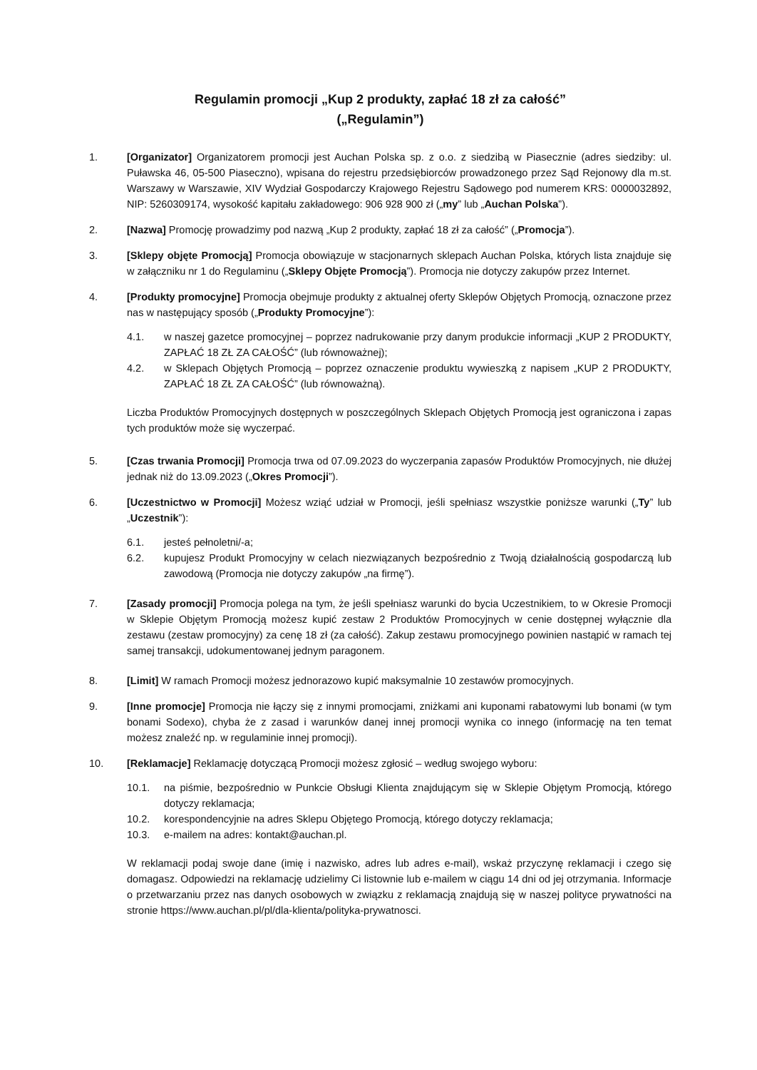Regulamin promocji „Kup 2 produkty, zapłać 18 zł za całość”
(„Regulamin”)
1. [Organizator] Organizatorem promocji jest Auchan Polska sp. z o.o. z siedzibą w Piasecznie (adres siedziby: ul. Puławska 46, 05-500 Piaseczno), wpisana do rejestru przedsiębiorców prowadzonego przez Sąd Rejonowy dla m.st. Warszawy w Warszawie, XIV Wydział Gospodarczy Krajowego Rejestru Sądowego pod numerem KRS: 0000032892, NIP: 5260309174, wysokość kapitału zakładowego: 906 928 900 zł („my” lub „Auchan Polska”).
2. [Nazwa] Promocję prowadzimy pod nazwą „Kup 2 produkty, zapłać 18 zł za całość” („Promocja”).
3. [Sklepy objęte Promocją] Promocja obowiązuje w stacjonarnych sklepach Auchan Polska, których lista znajduje się w załączniku nr 1 do Regulaminu („Sklepy Objęte Promocją”). Promocja nie dotyczy zakupów przez Internet.
4. [Produkty promocyjne] Promocja obejmuje produkty z aktualnej oferty Sklepów Objętych Promocją, oznaczone przez nas w następujący sposób („Produkty Promocyjne”):
4.1. w naszej gazetce promocyjnej – poprzez nadrukowanie przy danym produkcie informacji „KUP 2 PRODUKTY, ZAPŁAĆ 18 ZŁ ZA CAŁOŚĆ” (lub równoważnej);
4.2. w Sklepach Objętych Promocją – poprzez oznaczenie produktu wywieszką z napisem „KUP 2 PRODUKTY, ZAPŁAĆ 18 ZŁ ZA CAŁOŚĆ” (lub równoważną).
Liczba Produktów Promocyjnych dostępnych w poszczególnych Sklepach Objętych Promocją jest ograniczona i zapas tych produktów może się wyczerpać.
5. [Czas trwania Promocji] Promocja trwa od 07.09.2023 do wyczerpania zapasów Produktów Promocyjnych, nie dłużej jednak niż do 13.09.2023 („Okres Promocji”).
6. [Uczestnictwo w Promocji] Możesz wziąć udział w Promocji, jeśli spełniasz wszystkie poniższe warunki („Ty” lub „Uczestnik”):
6.1. jesteś pełnoletni/-a;
6.2. kupujesz Produkt Promocyjny w celach niezwiązanych bezpośrednio z Twoją działalnością gospodarczą lub zawodową (Promocja nie dotyczy zakupów „na firmę”).
7. [Zasady promocji] Promocja polega na tym, że jeśli spełniasz warunki do bycia Uczestnikiem, to w Okresie Promocji w Sklepie Objętym Promocją możesz kupić zestaw 2 Produktów Promocyjnych w cenie dostępnej wyłącznie dla zestawu (zestaw promocyjny) za cenę 18 zł (za całość). Zakup zestawu promocyjnego powinien nastąpić w ramach tej samej transakcji, udokumentowanej jednym paragonem.
8. [Limit] W ramach Promocji możesz jednorazowo kupić maksymalnie 10 zestawów promocyjnych.
9. [Inne promocje] Promocja nie łączy się z innymi promocjami, zniżkami ani kuponami rabatowymi lub bonami (w tym bonami Sodexo), chyba że z zasad i warunków danej innej promocji wynika co innego (informację na ten temat możesz znaleźć np. w regulaminie innej promocji).
10. [Reklamacje] Reklamację dotyczącą Promocji możesz zgłosić – według swojego wyboru:
10.1. na piśmie, bezpośrednio w Punkcie Obsługi Klienta znajdującym się w Sklepie Objętym Promocją, którego dotyczy reklamacja;
10.2. korespondencyjnie na adres Sklepu Objętego Promocją, którego dotyczy reklamacja;
10.3. e-mailem na adres: kontakt@auchan.pl.
W reklamacji podaj swoje dane (imię i nazwisko, adres lub adres e-mail), wskaż przyczynę reklamacji i czego się domagasz. Odpowiedzi na reklamację udzielimy Ci listownie lub e-mailem w ciągu 14 dni od jej otrzymania. Informacje o przetwarzaniu przez nas danych osobowych w związku z reklamacją znajdują się w naszej polityce prywatności na stronie https://www.auchan.pl/pl/dla-klienta/polityka-prywatnosci.